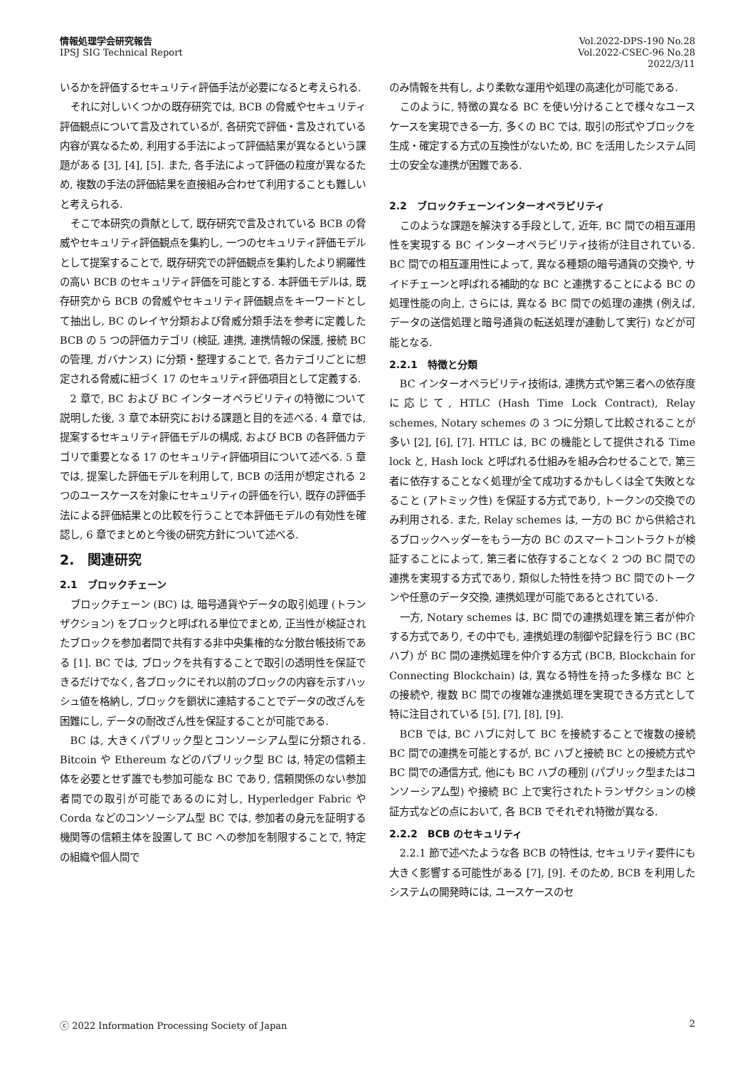情報処理学会研究報告
IPSJ SIG Technical Report
Vol.2022-DPS-190 No.28
Vol.2022-CSEC-96 No.28
2022/3/11
いるかを評価するセキュリティ評価手法が必要になると考えられる.
それに対しいくつかの既存研究では, BCB の脅威やセキュリティ評価観点について言及されているが, 各研究で評価・言及されている内容が異なるため, 利用する手法によって評価結果が異なるという課題がある [3], [4], [5]. また, 各手法によって評価の粒度が異なるため, 複数の手法の評価結果を直接組み合わせて利用することも難しいと考えられる.
そこで本研究の貢献として, 既存研究で言及されている BCB の脅威やセキュリティ評価観点を集約し, 一つのセキュリティ評価モデルとして提案することで, 既存研究での評価観点を集約したより網羅性の高い BCB のセキュリティ評価を可能とする. 本評価モデルは, 既存研究から BCB の脅威やセキュリティ評価観点をキーワードとして抽出し, BC のレイヤ分類および脅威分類手法を参考に定義した BCB の 5 つの評価カテゴリ (検証, 連携, 連携情報の保護, 接続 BC の管理, ガバナンス) に分類・整理することで, 各カテゴリごとに想定される脅威に紐づく 17 のセキュリティ評価項目として定義する.
2 章で, BC および BC インターオペラビリティの特徴について説明した後, 3 章で本研究における課題と目的を述べる. 4 章では, 提案するセキュリティ評価モデルの構成, および BCB の各評価カテゴリで重要となる 17 のセキュリティ評価項目について述べる. 5 章では, 提案した評価モデルを利用して, BCB の活用が想定される 2 つのユースケースを対象にセキュリティの評価を行い, 既存の評価手法による評価結果との比較を行うことで本評価モデルの有効性を確認し, 6 章でまとめと今後の研究方針について述べる.
2.　関連研究
2.1　ブロックチェーン
ブロックチェーン (BC) は, 暗号通貨やデータの取引処理 (トランザクション) をブロックと呼ばれる単位でまとめ, 正当性が検証されたブロックを参加者間で共有する非中央集権的な分散台帳技術である [1]. BC では, ブロックを共有することで取引の透明性を保証できるだけでなく, 各ブロックにそれ以前のブロックの内容を示すハッシュ値を格納し, ブロックを鎖状に連結することでデータの改ざんを困難にし, データの耐改ざん性を保証することが可能である.
BC は, 大きくパブリック型とコンソーシアム型に分類される. Bitcoin や Ethereum などのパブリック型 BC は, 特定の信頼主体を必要とせず誰でも参加可能な BC であり, 信頼関係のない参加者間での取引が可能であるのに対し, Hyperledger Fabric や Corda などのコンソーシアム型 BC では, 参加者の身元を証明する機関等の信頼主体を設置して BC への参加を制限することで, 特定の組織や個人間で
のみ情報を共有し, より柔軟な運用や処理の高速化が可能である.
このように, 特徴の異なる BC を使い分けることで様々なユースケースを実現できる一方, 多くの BC では, 取引の形式やブロックを生成・確定する方式の互換性がないため, BC を活用したシステム同士の安全な連携が困難である.
2.2　ブロックチェーンインターオペラビリティ
このような課題を解決する手段として, 近年, BC 間での相互運用性を実現する BC インターオペラビリティ技術が注目されている. BC 間での相互運用性によって, 異なる種類の暗号通貨の交換や, サイドチェーンと呼ばれる補助的な BC と連携することによる BC の処理性能の向上, さらには, 異なる BC 間での処理の連携 (例えば, データの送信処理と暗号通貨の転送処理が連動して実行) などが可能となる.
2.2.1　特徴と分類
BC インターオペラビリティ技術は, 連携方式や第三者への依存度に応じて, HTLC (Hash Time Lock Contract), Relay schemes, Notary schemes の 3 つに分類して比較されることが多い [2], [6], [7]. HTLC は, BC の機能として提供される Time lock と, Hash lock と呼ばれる仕組みを組み合わせることで, 第三者に依存することなく処理が全て成功するかもしくは全て失敗となること (アトミック性) を保証する方式であり, トークンの交換でのみ利用される. また, Relay schemes は, 一方の BC から供給されるブロックヘッダーをもう一方の BC のスマートコントラクトが検証することによって, 第三者に依存することなく 2 つの BC 間での連携を実現する方式であり, 類似した特性を持つ BC 間でのトークンや任意のデータ交換, 連携処理が可能であるとされている.
一方, Notary schemes は, BC 間での連携処理を第三者が仲介する方式であり, その中でも, 連携処理の制御や記録を行う BC (BC ハブ) が BC 間の連携処理を仲介する方式 (BCB, Blockchain for Connecting Blockchain) は, 異なる特性を持った多様な BC との接続や, 複数 BC 間での複雑な連携処理を実現できる方式として特に注目されている [5], [7], [8], [9].
BCB では, BC ハブに対して BC を接続することで複数の接続 BC 間での連携を可能とするが, BC ハブと接続 BC との接続方式や BC 間での通信方式, 他にも BC ハブの種別 (パブリック型またはコンソーシアム型) や接続 BC 上で実行されたトランザクションの検証方式などの点において, 各 BCB でそれぞれ特徴が異なる.
2.2.2　BCB のセキュリティ
2.2.1 節で述べたような各 BCB の特性は, セキュリティ要件にも大きく影響する可能性がある [7], [9]. そのため, BCB を利用したシステムの開発時には, ユースケースのセ
ⓒ 2022 Information Processing Society of Japan
2